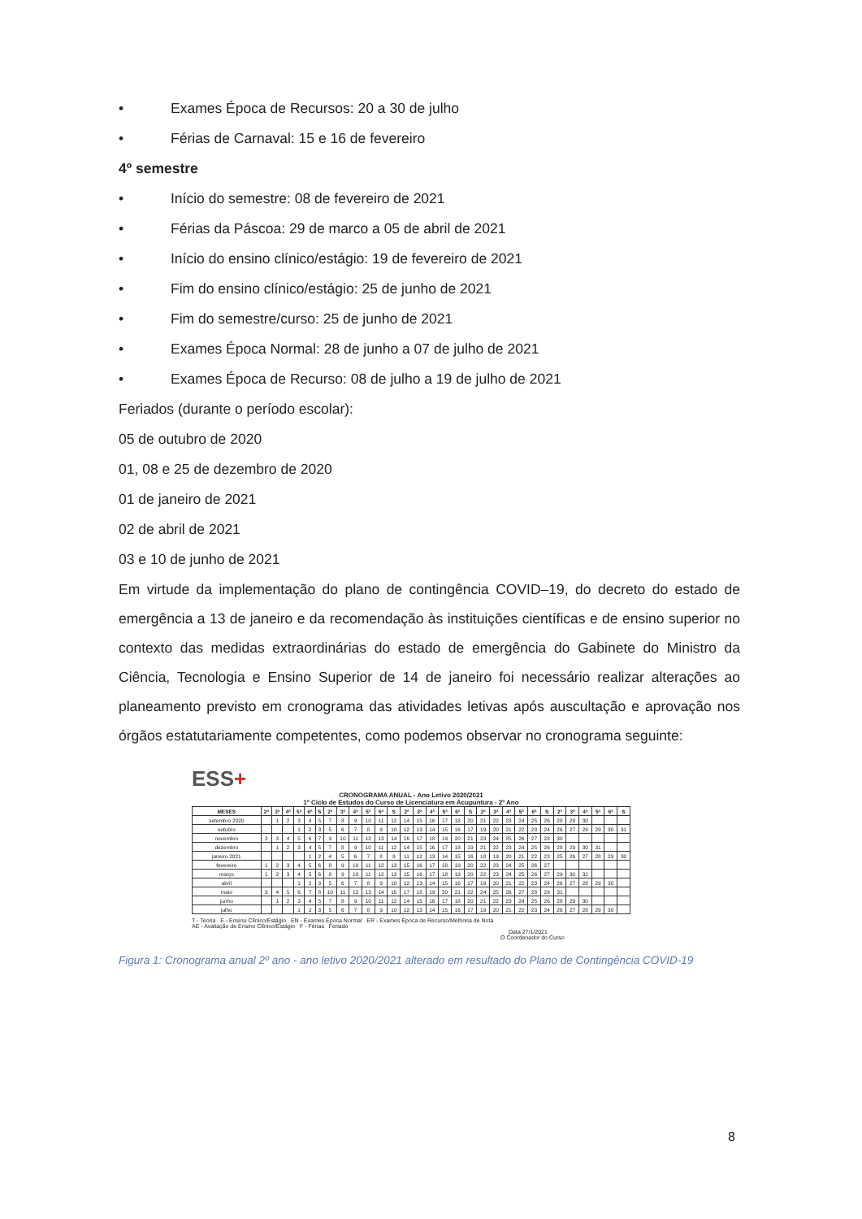• Exames Época de Recursos: 20 a 30 de julho
• Férias de Carnaval: 15 e 16 de fevereiro
4º semestre
• Início do semestre: 08 de fevereiro de 2021
• Férias da Páscoa: 29 de marco a 05 de abril de 2021
• Início do ensino clínico/estágio: 19 de fevereiro de 2021
• Fim do ensino clínico/estágio: 25 de junho de 2021
• Fim do semestre/curso: 25 de junho de 2021
• Exames Época Normal: 28 de junho a 07 de julho de 2021
• Exames Época de Recurso: 08 de julho a 19 de julho de 2021
Feriados (durante o período escolar):
05 de outubro de 2020
01, 08 e 25 de dezembro de 2020
01 de janeiro de 2021
02 de abril de 2021
03 e 10 de junho de 2021
Em virtude da implementação do plano de contingência COVID–19, do decreto do estado de emergência a 13 de janeiro e da recomendação às instituições científicas e de ensino superior no contexto das medidas extraordinárias do estado de emergência do Gabinete do Ministro da Ciência, Tecnologia e Ensino Superior de 14 de janeiro foi necessário realizar alterações ao planeamento previsto em cronograma das atividades letivas após auscultação e aprovação nos órgãos estatutariamente competentes, como podemos observar no cronograma seguinte:
ESS+
CRONOGRAMA ANUAL - Ano Letivo 2020/2021
1º Ciclo de Estudos do Curso de Licenciatura em Acupuntura - 2º Ano
| MESES | 2ª | 3ª | 4ª | 5ª | 6ª | S | 2ª | 3ª | 4ª | 5ª | 6ª | S | 2ª | 3ª | 4ª | 5ª | 6ª | S | 2ª | 3ª | 4ª | 5ª | 6ª | S | 2ª | 3ª | 4ª | 5ª | 6ª | S |
| --- | --- | --- | --- | --- | --- | --- | --- | --- | --- | --- | --- | --- | --- | --- | --- | --- | --- | --- | --- | --- | --- | --- | --- | --- | --- | --- | --- | --- | --- | --- |
| setembro 2020 | | 1 | 2 | 3 | 4 | 5 | 7 | 8 | 9 | 10 | 11 | 12 | 14 | 15 | 16 | 17 | 18 | 20 | 21 | 22 | 23 | 24 | 25 | 26 | 28 | 29 | 30 | | | |
| outubro | | | | 1 | 2 | 3 | 5 | 6 | 7 | 8 | 9 | 10 | 12 | 13 | 14 | 15 | 16 | 17 | 19 | 20 | 21 | 22 | 23 | 24 | 26 | 27 | 28 | 29 | 30 | 31 |
| novembro | 2 | 3 | 4 | 5 | 6 | 7 | 9 | 10 | 11 | 12 | 13 | 14 | 16 | 17 | 18 | 19 | 20 | 21 | 23 | 24 | 25 | 26 | 27 | 28 | 30 | | | | | |
| dezembro | | 1 | 2 | 3 | 4 | 5 | 7 | 8 | 9 | 10 | 11 | 12 | 14 | 15 | 16 | 17 | 18 | 19 | 21 | 22 | 23 | 24 | 25 | 26 | 28 | 29 | 30 | 31 | | |
| janeiro 2021 | | | | | 1 | 2 | 4 | 5 | 6 | 7 | 8 | 9 | 11 | 12 | 13 | 14 | 15 | 16 | 18 | 19 | 20 | 21 | 22 | 23 | 25 | 26 | 27 | 28 | 29 | 30 |
| fevereiro | 1 | 2 | 3 | 4 | 5 | 6 | 8 | 9 | 10 | 11 | 12 | 13 | 15 | 16 | 17 | 18 | 19 | 20 | 22 | 23 | 24 | 25 | 26 | 27 | | | | | | |
| março | 1 | 2 | 3 | 4 | 5 | 6 | 8 | 9 | 10 | 11 | 12 | 13 | 15 | 16 | 17 | 18 | 19 | 20 | 22 | 23 | 24 | 25 | 26 | 27 | 29 | 30 | 31 | | | |
| abril | | | | 1 | 2 | 3 | 5 | 6 | 7 | 8 | 9 | 10 | 12 | 13 | 14 | 15 | 16 | 17 | 19 | 20 | 21 | 22 | 23 | 24 | 26 | 27 | 28 | 29 | 30 | |
| maio | 3 | 4 | 5 | 6 | 7 | 8 | 10 | 11 | 12 | 13 | 14 | 15 | 17 | 18 | 19 | 20 | 21 | 22 | 24 | 25 | 26 | 27 | 28 | 29 | 31 | | | | | |
| junho | | 1 | 2 | 3 | 4 | 5 | 7 | 8 | 9 | 10 | 11 | 12 | 14 | 15 | 16 | 17 | 18 | 20 | 21 | 22 | 23 | 24 | 25 | 26 | 28 | 29 | 30 | | | |
| julho | | | | 1 | 2 | 3 | 5 | 6 | 7 | 8 | 9 | 10 | 12 | 13 | 14 | 15 | 16 | 17 | 19 | 20 | 21 | 22 | 23 | 24 | 26 | 27 | 28 | 29 | 30 | |
T - Teoria E - Ensino Clínico/Estágio EN - Exames Época Normal ER - Exames Época de Recurso/Melhoria de Nota
AE - Avaliação de Ensino Clínico/Estágio F - Férias Feriado
Data 27/1/2021
O Coordenador do Curso
Figura 1: Cronograma anual 2º ano - ano letivo 2020/2021 alterado em resultado do Plano de Contingência COVID-19
8